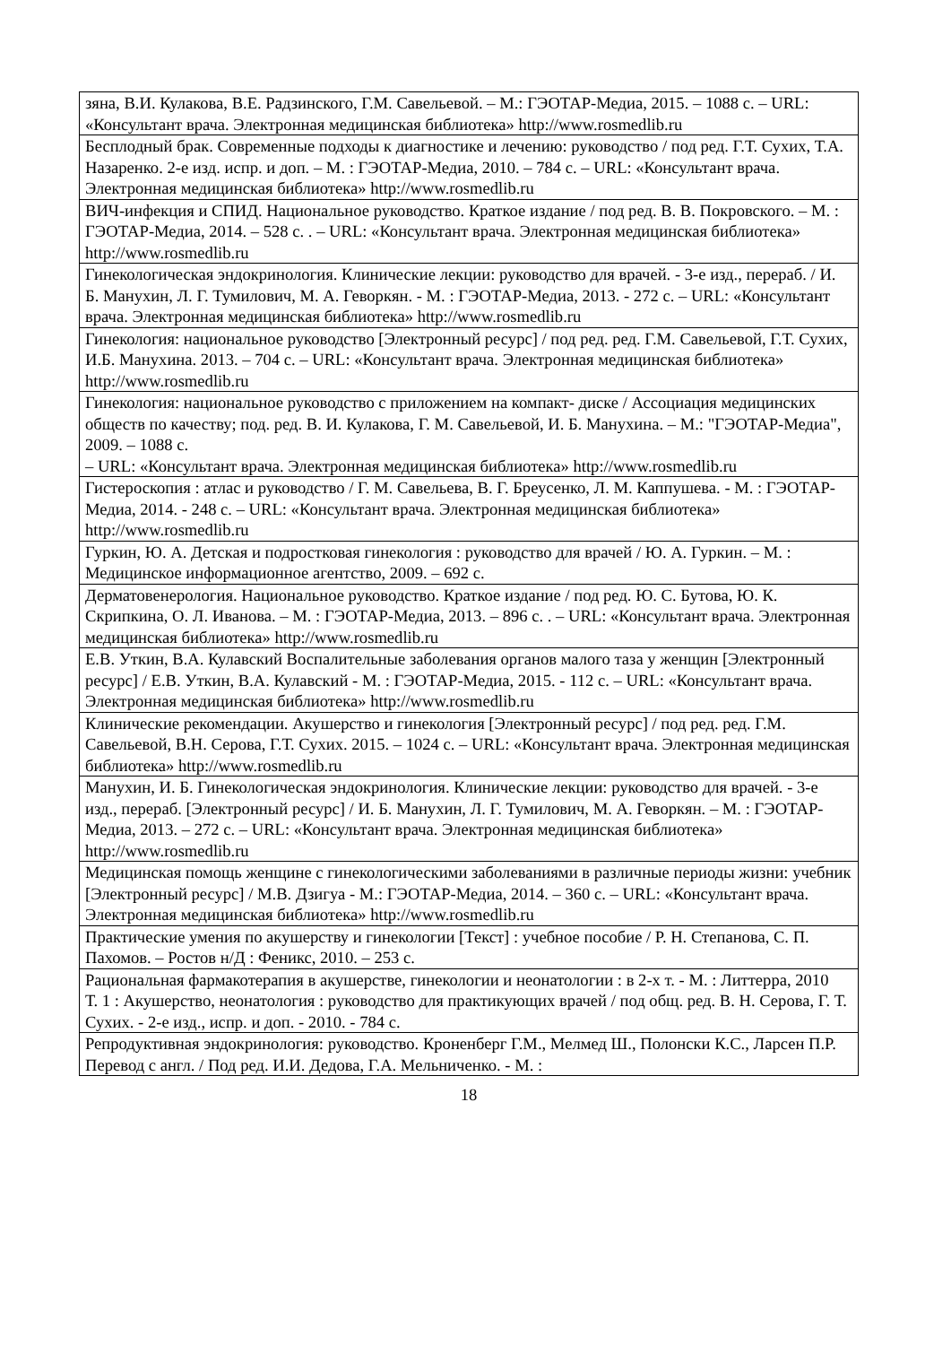| зяна, В.И. Кулакова, В.Е. Радзинского, Г.М. Савельевой. – М.: ГЭОТАР-Медиа, 2015. – 1088 с. – URL: «Консультант врача. Электронная медицинская библиотека» http://www.rosmedlib.ru |
| Бесплодный брак. Современные подходы к диагностике и лечению: руководство / под ред. Г.Т. Сухих, Т.А. Назаренко. 2-е изд. испр. и доп. – М. : ГЭОТАР-Медиа, 2010. – 784 с. – URL: «Консультант врача. Электронная медицинская библиотека» http://www.rosmedlib.ru |
| ВИЧ-инфекция и СПИД. Национальное руководство. Краткое издание / под ред. В. В. Покровского. – М. : ГЭОТАР-Медиа, 2014. – 528 с. . – URL: «Консультант врача. Электронная медицинская библиотека» http://www.rosmedlib.ru |
| Гинекологическая эндокринология. Клинические лекции: руководство для врачей. - 3-е изд., перераб. / И. Б. Манухин, Л. Г. Тумилович, М. А. Геворкян. - М. : ГЭОТАР-Медиа, 2013. - 272 с. – URL: «Консультант врача. Электронная медицинская библиотека» http://www.rosmedlib.ru |
| Гинекология: национальное руководство [Электронный ресурс] / под ред. ред. Г.М. Савельевой, Г.Т. Сухих, И.Б. Манухина. 2013. – 704 с. – URL: «Консультант врача. Электронная медицинская библиотека» http://www.rosmedlib.ru |
| Гинекология: национальное руководство с приложением на компакт- диске / Ассоциация медицинских обществ по качеству; под. ред. В. И. Кулакова, Г. М. Савельевой, И. Б. Манухина. – М.: "ГЭОТАР-Медиа", 2009. – 1088 с. – URL: «Консультант врача. Электронная медицинская библиотека» http://www.rosmedlib.ru |
| Гистероскопия : атлас и руководство / Г. М. Савельева, В. Г. Бреусенко, Л. М. Каппушева. - М. : ГЭОТАР-Медиа, 2014. - 248 с. – URL: «Консультант врача. Электронная медицинская библиотека» http://www.rosmedlib.ru |
| Гуркин, Ю. А. Детская и подростковая гинекология : руководство для врачей / Ю. А. Гуркин. – М. : Медицинское информационное агентство, 2009. – 692 с. |
| Дерматовенерология. Национальное руководство. Краткое издание / под ред. Ю. С. Бутова, Ю. К. Скрипкина, О. Л. Иванова. – М. : ГЭОТАР-Медиа, 2013. – 896 с. . – URL: «Консультант врача. Электронная медицинская библиотека» http://www.rosmedlib.ru |
| Е.В. Уткин, В.А. Кулавский Воспалительные заболевания органов малого таза у женщин [Электронный ресурс] / Е.В. Уткин, В.А. Кулавский - М. : ГЭОТАР-Медиа, 2015. - 112 с. – URL: «Консультант врача. Электронная медицинская библиотека» http://www.rosmedlib.ru |
| Клинические рекомендации. Акушерство и гинекология [Электронный ресурс] / под ред. ред. Г.М. Савельевой, В.Н. Серова, Г.Т. Сухих. 2015. – 1024 с. – URL: «Консультант врача. Электронная медицинская библиотека» http://www.rosmedlib.ru |
| Манухин, И. Б. Гинекологическая эндокринология. Клинические лекции: руководство для врачей. - 3-е изд., перераб. [Электронный ресурс] / И. Б. Манухин, Л. Г. Тумилович, М. А. Геворкян. – М. : ГЭОТАР-Медиа, 2013. – 272 с. – URL: «Консультант врача. Электронная медицинская библиотека» http://www.rosmedlib.ru |
| Медицинская помощь женщине с гинекологическими заболеваниями в различные периоды жизни: учебник [Электронный ресурс] / М.В. Дзигуа - М.: ГЭОТАР-Медиа, 2014. – 360 с. – URL: «Консультант врача. Электронная медицинская библиотека» http://www.rosmedlib.ru |
| Практические умения по акушерству и гинекологии [Текст] : учебное пособие / Р. Н. Степанова, С. П. Пахомов. – Ростов н/Д : Феникс, 2010. – 253 с. |
| Рациональная фармакотерапия в акушерстве, гинекологии и неонатологии : в 2-х т. - М. : Литтерра, 2010 Т. 1 : Акушерство, неонатология : руководство для практикующих врачей / под общ. ред. В. Н. Серова, Г. Т. Сухих. - 2-е изд., испр. и доп. - 2010. - 784 с. |
| Репродуктивная эндокринология: руководство. Кроненберг Г.М., Мелмед Ш., Полонски К.С., Ларсен П.Р. Перевод с англ. / Под ред. И.И. Дедова, Г.А. Мельниченко. - М. : |
18